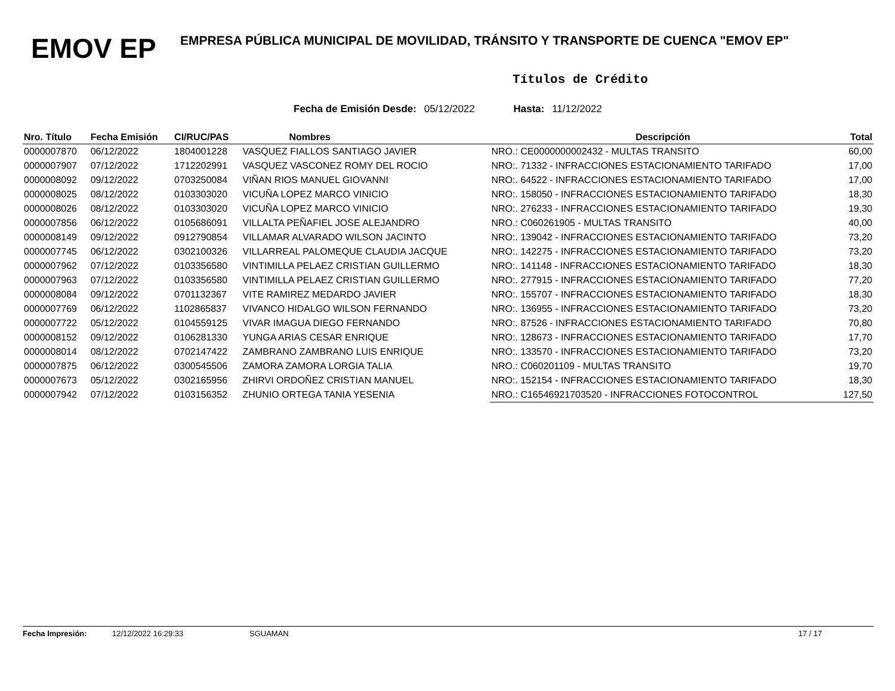EMOV EP
EMPRESA PÚBLICA MUNICIPAL DE MOVILIDAD, TRÁNSITO Y TRANSPORTE DE CUENCA "EMOV EP"
Títulos de Crédito
Fecha de Emisión Desde: 05/12/2022 Hasta: 11/12/2022
| Nro. Título | Fecha Emisión | CI/RUC/PAS | Nombres | Descripción | Total |
| --- | --- | --- | --- | --- | --- |
| 0000007870 | 06/12/2022 | 1804001228 | VASQUEZ FIALLOS SANTIAGO JAVIER | NRO.: CE0000000002432 - MULTAS TRANSITO | 60,00 |
| 0000007907 | 07/12/2022 | 1712202991 | VASQUEZ VASCONEZ ROMY DEL ROCIO | NRO:. 71332 - INFRACCIONES ESTACIONAMIENTO TARIFADO | 17,00 |
| 0000008092 | 09/12/2022 | 0703250084 | VIÑAN RIOS MANUEL GIOVANNI | NRO:. 64522 - INFRACCIONES ESTACIONAMIENTO TARIFADO | 17,00 |
| 0000008025 | 08/12/2022 | 0103303020 | VICUÑA LOPEZ MARCO VINICIO | NRO:. 158050 - INFRACCIONES ESTACIONAMIENTO TARIFADO | 18,30 |
| 0000008026 | 08/12/2022 | 0103303020 | VICUÑA LOPEZ MARCO VINICIO | NRO:. 276233 - INFRACCIONES ESTACIONAMIENTO TARIFADO | 19,30 |
| 0000007856 | 06/12/2022 | 0105686091 | VILLALTA PEÑAFIEL JOSE ALEJANDRO | NRO.: C060261905 - MULTAS TRANSITO | 40,00 |
| 0000008149 | 09/12/2022 | 0912790854 | VILLAMAR ALVARADO WILSON JACINTO | NRO:. 139042 - INFRACCIONES ESTACIONAMIENTO TARIFADO | 73,20 |
| 0000007745 | 06/12/2022 | 0302100326 | VILLARREAL PALOMEQUE CLAUDIA JACQUE | NRO:. 142275 - INFRACCIONES ESTACIONAMIENTO TARIFADO | 73,20 |
| 0000007962 | 07/12/2022 | 0103356580 | VINTIMILLA PELAEZ CRISTIAN GUILLERMO | NRO:. 141148 - INFRACCIONES ESTACIONAMIENTO TARIFADO | 18,30 |
| 0000007963 | 07/12/2022 | 0103356580 | VINTIMILLA PELAEZ CRISTIAN GUILLERMO | NRO:. 277915 - INFRACCIONES ESTACIONAMIENTO TARIFADO | 77,20 |
| 0000008084 | 09/12/2022 | 0701132367 | VITE RAMIREZ MEDARDO JAVIER | NRO:. 155707 - INFRACCIONES ESTACIONAMIENTO TARIFADO | 18,30 |
| 0000007769 | 06/12/2022 | 1102865837 | VIVANCO HIDALGO WILSON FERNANDO | NRO:. 136955 - INFRACCIONES ESTACIONAMIENTO TARIFADO | 73,20 |
| 0000007722 | 05/12/2022 | 0104559125 | VIVAR IMAGUA DIEGO FERNANDO | NRO:. 87526 - INFRACCIONES ESTACIONAMIENTO TARIFADO | 70,80 |
| 0000008152 | 09/12/2022 | 0106281330 | YUNGA ARIAS CESAR ENRIQUE | NRO:. 128673 - INFRACCIONES ESTACIONAMIENTO TARIFADO | 17,70 |
| 0000008014 | 08/12/2022 | 0702147422 | ZAMBRANO ZAMBRANO LUIS ENRIQUE | NRO:. 133570 - INFRACCIONES ESTACIONAMIENTO TARIFADO | 73,20 |
| 0000007875 | 06/12/2022 | 0300545506 | ZAMORA ZAMORA LORGIA TALIA | NRO.: C060201109 - MULTAS TRANSITO | 19,70 |
| 0000007673 | 05/12/2022 | 0302165956 | ZHIRVI ORDOÑEZ CRISTIAN MANUEL | NRO:. 152154 - INFRACCIONES ESTACIONAMIENTO TARIFADO | 18,30 |
| 0000007942 | 07/12/2022 | 0103156352 | ZHUNIO ORTEGA TANIA YESENIA | NRO.: C16546921703520 - INFRACCIONES FOTOCONTROL | 127,50 |
Fecha Impresión: 12/12/2022 16:29:33 SGUAMAN 17 / 17